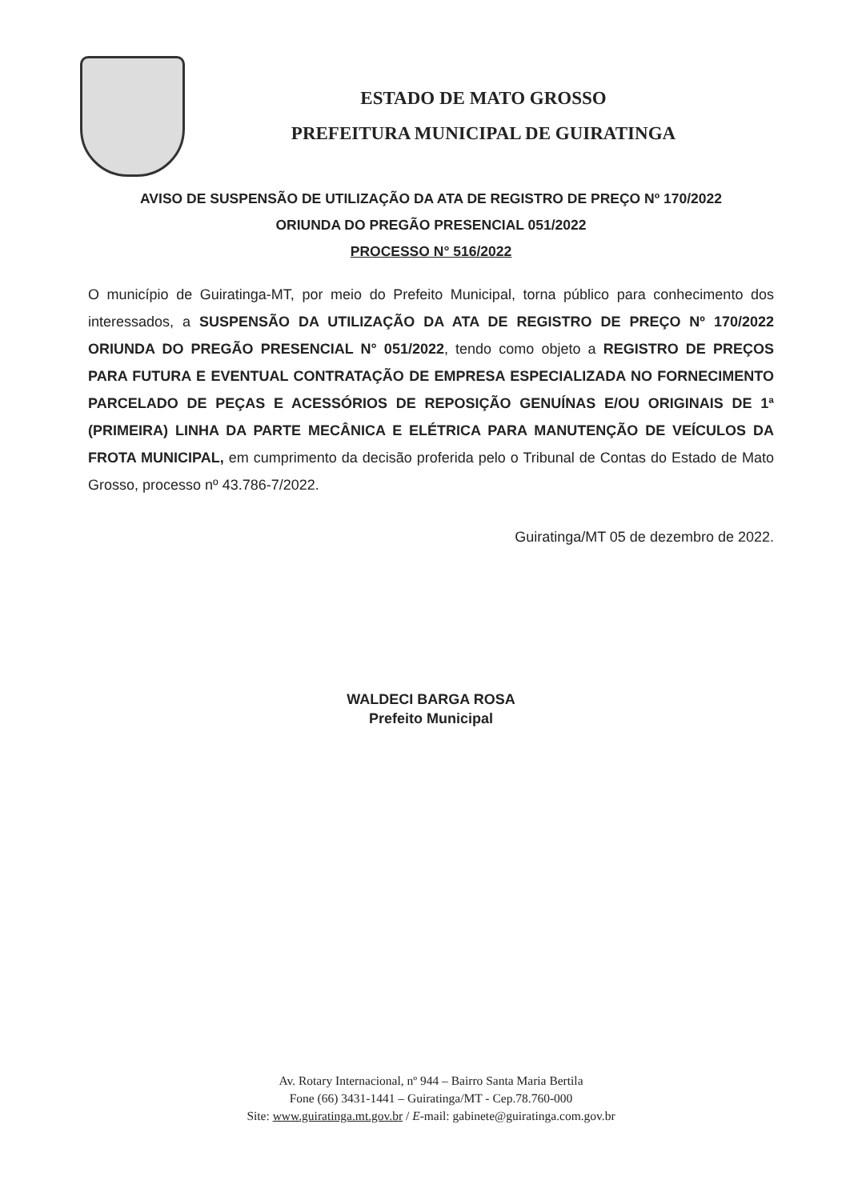ESTADO DE MATO GROSSO
PREFEITURA MUNICIPAL DE GUIRATINGA
AVISO DE SUSPENSÃO DE UTILIZAÇÃO DA ATA DE REGISTRO DE PREÇO Nº 170/2022
ORIUNDA DO PREGÃO PRESENCIAL 051/2022
PROCESSO N° 516/2022
O município de Guiratinga-MT, por meio do Prefeito Municipal, torna público para conhecimento dos interessados, a SUSPENSÃO DA UTILIZAÇÃO DA ATA DE REGISTRO DE PREÇO Nº 170/2022 ORIUNDA DO PREGÃO PRESENCIAL N° 051/2022, tendo como objeto a REGISTRO DE PREÇOS PARA FUTURA E EVENTUAL CONTRATAÇÃO DE EMPRESA ESPECIALIZADA NO FORNECIMENTO PARCELADO DE PEÇAS E ACESSÓRIOS DE REPOSIÇÃO GENUÍNAS E/OU ORIGINAIS DE 1ª (PRIMEIRA) LINHA DA PARTE MECÂNICA E ELÉTRICA PARA MANUTENÇÃO DE VEÍCULOS DA FROTA MUNICIPAL, em cumprimento da decisão proferida pelo o Tribunal de Contas do Estado de Mato Grosso, processo nº 43.786-7/2022.
Guiratinga/MT 05 de dezembro de 2022.
WALDECI BARGA ROSA
Prefeito Municipal
Av. Rotary Internacional, nº 944 – Bairro Santa Maria Bertila
Fone (66) 3431-1441 – Guiratinga/MT - Cep.78.760-000
Site: www.guiratinga.mt.gov.br / E-mail: gabinete@guiratinga.com.gov.br